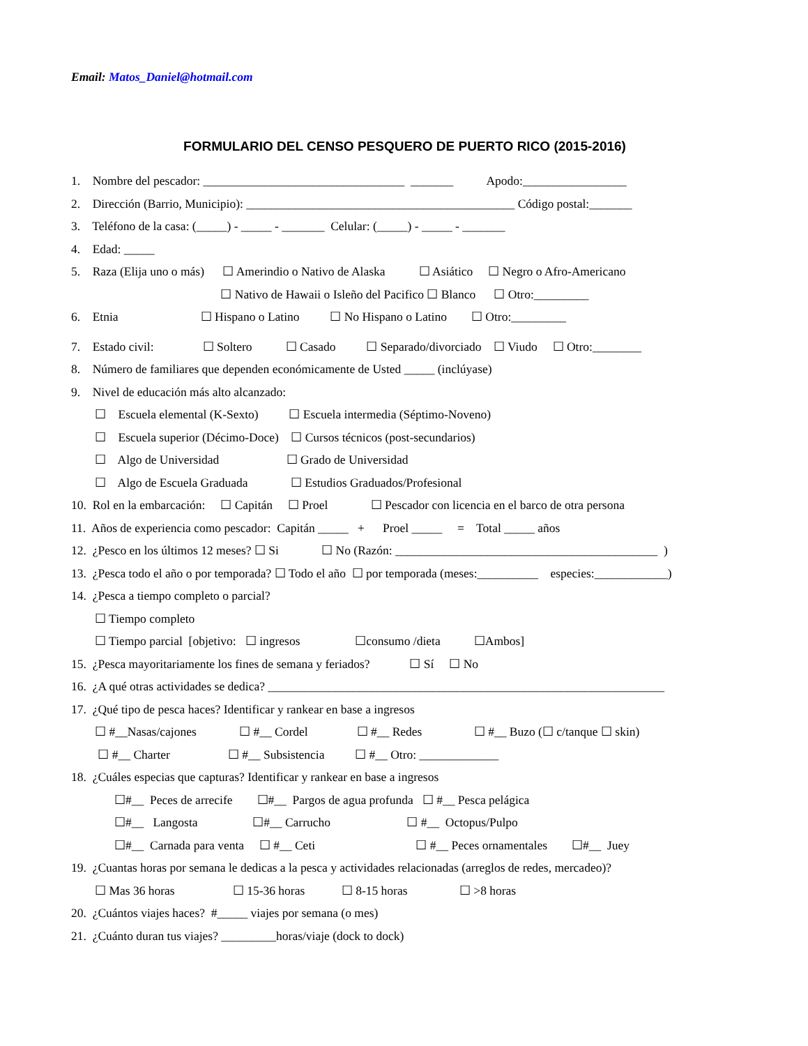Email: Matos_Daniel@hotmail.com
FORMULARIO DEL CENSO PESQUERO DE PUERTO RICO (2015-2016)
1. Nombre del pescador: _________________________________ _______ Apodo:_________________
2. Dirección (Barrio, Municipio): ____________________________________________ Código postal:_______
3. Teléfono de la casa: (_____) - _____ - _______ Celular: (_____) - _____ - _______
4. Edad: _____
5. Raza (Elija uno o más) ☐ Amerindio o Nativo de Alaska ☐ Asiático ☐ Negro o Afro-Americano
☐ Nativo de Hawaii o Isleño del Pacifico ☐ Blanco ☐ Otro:_________
6. Etnia ☐ Hispano o Latino ☐ No Hispano o Latino ☐ Otro:_________
7. Estado civil: ☐ Soltero ☐ Casado ☐ Separado/divorciado ☐ Viudo ☐ Otro:________
8. Número de familiares que dependen económicamente de Usted _____ (inclúyase)
9. Nivel de educación más alto alcanzado:
☐ Escuela elemental (K-Sexto) ☐ Escuela intermedia (Séptimo-Noveno)
☐ Escuela superior (Décimo-Doce) ☐ Cursos técnicos (post-secundarios)
☐ Algo de Universidad ☐ Grado de Universidad
☐ Algo de Escuela Graduada ☐ Estudios Graduados/Profesional
10. Rol en la embarcación: ☐ Capitán ☐ Proel ☐ Pescador con licencia en el barco de otra persona
11. Años de experiencia como pescador: Capitán _____ + Proel _____ = Total _____ años
12. ¿Pesco en los últimos 12 meses? ☐ Si ☐ No (Razón: ___________________________________________ )
13. ¿Pesca todo el año o por temporada? ☐ Todo el año ☐ por temporada (meses:__________ especies:____________)
14. ¿Pesca a tiempo completo o parcial?
☐ Tiempo completo
☐ Tiempo parcial [objetivo: ☐ ingresos ☐consumo /dieta ☐Ambos]
15. ¿Pesca mayoritariamente los fines de semana y feriados? ☐ Sí ☐ No
16. ¿A qué otras actividades se dedica? _________________________________________________________________
17. ¿Qué tipo de pesca haces? Identificar y rankear en base a ingresos
☐ #__Nasas/cajones ☐ #__ Cordel ☐ #__ Redes ☐ #__ Buzo (☐ c/tanque ☐ skin)
☐ #__ Charter ☐ #__ Subsistencia ☐ #__ Otro: _____________
18. ¿Cuáles especias que capturas? Identificar y rankear en base a ingresos
☐#__ Peces de arrecife ☐#__ Pargos de agua profunda ☐ #__ Pesca pelágica
☐#__ Langosta ☐#__ Carrucho ☐ #__ Octopus/Pulpo
☐#__ Carnada para venta ☐ #__ Ceti ☐ #__ Peces ornamentales ☐#__ Juey
19. ¿Cuantas horas por semana le dedicas a la pesca y actividades relacionadas (arreglos de redes, mercadeo)?
☐ Mas 36 horas ☐ 15-36 horas ☐ 8-15 horas ☐ >8 horas
20. ¿Cuántos viajes haces? #_____ viajes por semana (o mes)
21. ¿Cuánto duran tus viajes? _________horas/viaje (dock to dock)